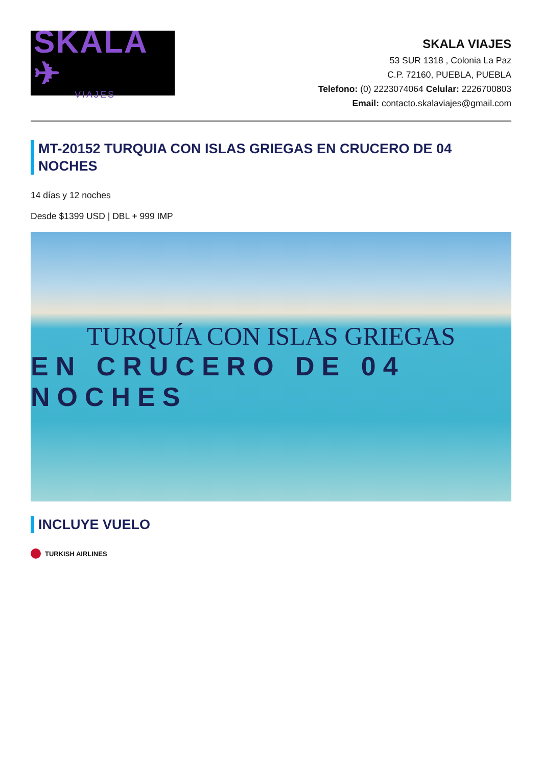SKALA ✈
VIAJES
SKALA VIAJES
53 SUR 1318 , Colonia La Paz
C.P. 72160, PUEBLA, PUEBLA
Telefono: (0) 2223074064 Celular: 2226700803
Email: contacto.skalaviajes@gmail.com
MT-20152 TURQUIA CON ISLAS GRIEGAS EN CRUCERO DE 04 NOCHES
14 días y 12 noches
Desde $1399 USD | DBL + 999 IMP
TURQUÍA CON ISLAS GRIEGAS
EN CRUCERO DE 04 NOCHES
INCLUYE VUELO
TURKISH AIRLINES